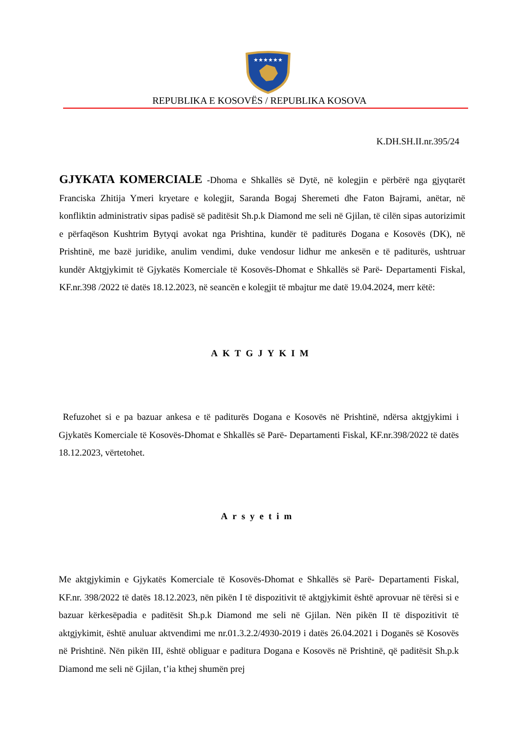★★★★★★
REPUBLIKA E KOSOVËS / REPUBLIKA KOSOVA
K.DH.SH.II.nr.395/24
GJYKATA KOMERCIALE
-Dhoma e Shkallës së Dytë, në kolegjin e përbërë nga gjyqtarët Franciska Zhitija Ymeri kryetare e kolegjit, Saranda Bogaj Sheremeti dhe Faton Bajrami, anëtar, në konfliktin administrativ sipas padisë së paditësit Sh.p.k Diamond me seli në Gjilan, të cilën sipas autorizimit e përfaqëson Kushtrim Bytyqi avokat nga Prishtina, kundër të paditurës Dogana e Kosovës (DK), në Prishtinë, me bazë juridike, anulim vendimi, duke vendosur lidhur me ankesën e të paditurës, ushtruar kundër Aktgjykimit të Gjykatës Komerciale të Kosovës-Dhomat e Shkallës së Parë- Departamenti Fiskal, KF.nr.398 /2022 të datës 18.12.2023, në seancën e kolegjit të mbajtur me datë 19.04.2024, merr këtë:
AKTGJYKIM
Refuzohet si e pa bazuar ankesa e të paditurës Dogana e Kosovës në Prishtinë, ndërsa aktgjykimi i Gjykatës Komerciale të Kosovës-Dhomat e Shkallës së Parë- Departamenti Fiskal, KF.nr.398/2022 të datës 18.12.2023, vërtetohet.
Arsyetim
Me aktgjykimin e Gjykatës Komerciale të Kosovës-Dhomat e Shkallës së Parë- Departamenti Fiskal, KF.nr. 398/2022 të datës 18.12.2023, nën pikën I të dispozitivit të aktgjykimit është aprovuar në tërësi si e bazuar kërkesëpadia e paditësit Sh.p.k Diamond me seli në Gjilan. Nën pikën II të dispozitivit të aktgjykimit, është anuluar aktvendimi me nr.01.3.2.2/4930-2019 i datës 26.04.2021 i Doganës së Kosovës në Prishtinë. Nën pikën III, është obliguar e paditura Dogana e Kosovës në Prishtinë, që paditësit Sh.p.k Diamond me seli në Gjilan, t’ia kthej shumën prej